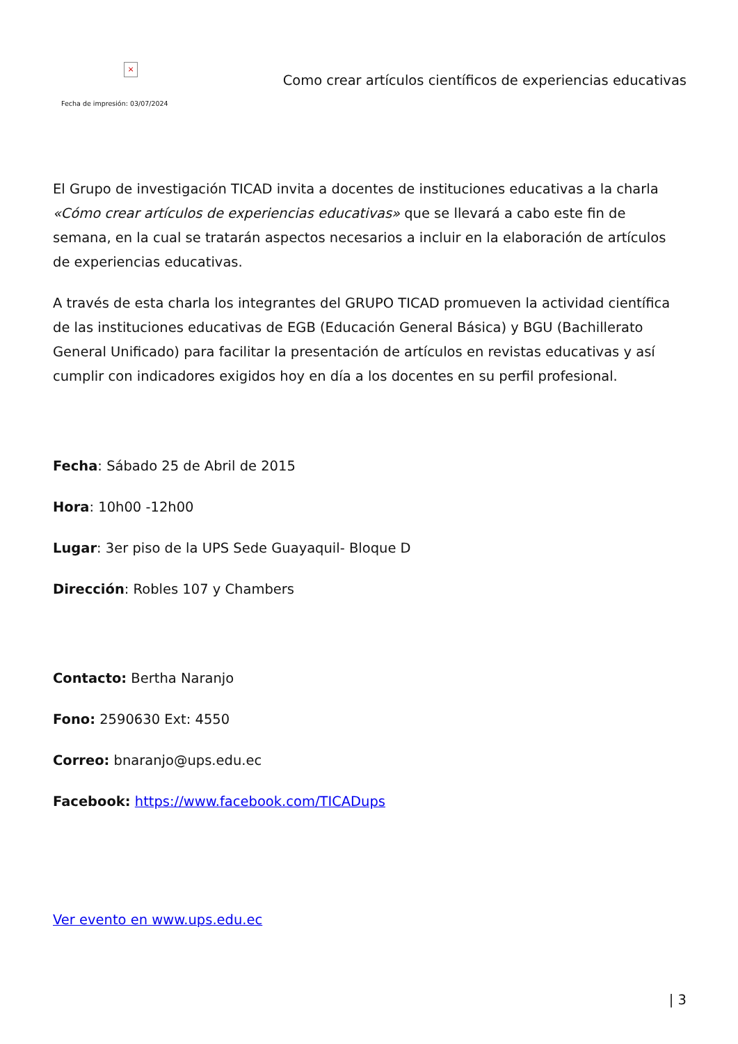×
Fecha de impresión: 03/07/2024
Como crear artículos científicos de experiencias educativas
El Grupo de investigación TICAD invita a docentes de instituciones educativas a la charla «Cómo crear artículos de experiencias educativas» que se llevará a cabo este fin de semana, en la cual se tratarán aspectos necesarios a incluir en la elaboración de artículos de experiencias educativas.
A través de esta charla los integrantes del GRUPO TICAD promueven la actividad científica de las instituciones educativas de EGB (Educación General Básica) y BGU (Bachillerato General Unificado) para facilitar la presentación de artículos en revistas educativas y así cumplir con indicadores exigidos hoy en día a los docentes en su perfil profesional.
Fecha: Sábado 25 de Abril de 2015
Hora: 10h00 -12h00
Lugar: 3er piso de la UPS Sede Guayaquil- Bloque D
Dirección: Robles 107 y Chambers
Contacto: Bertha Naranjo
Fono: 2590630 Ext: 4550
Correo: bnaranjo@ups.edu.ec
Facebook: https://www.facebook.com/TICADups
Ver evento en www.ups.edu.ec
| 3